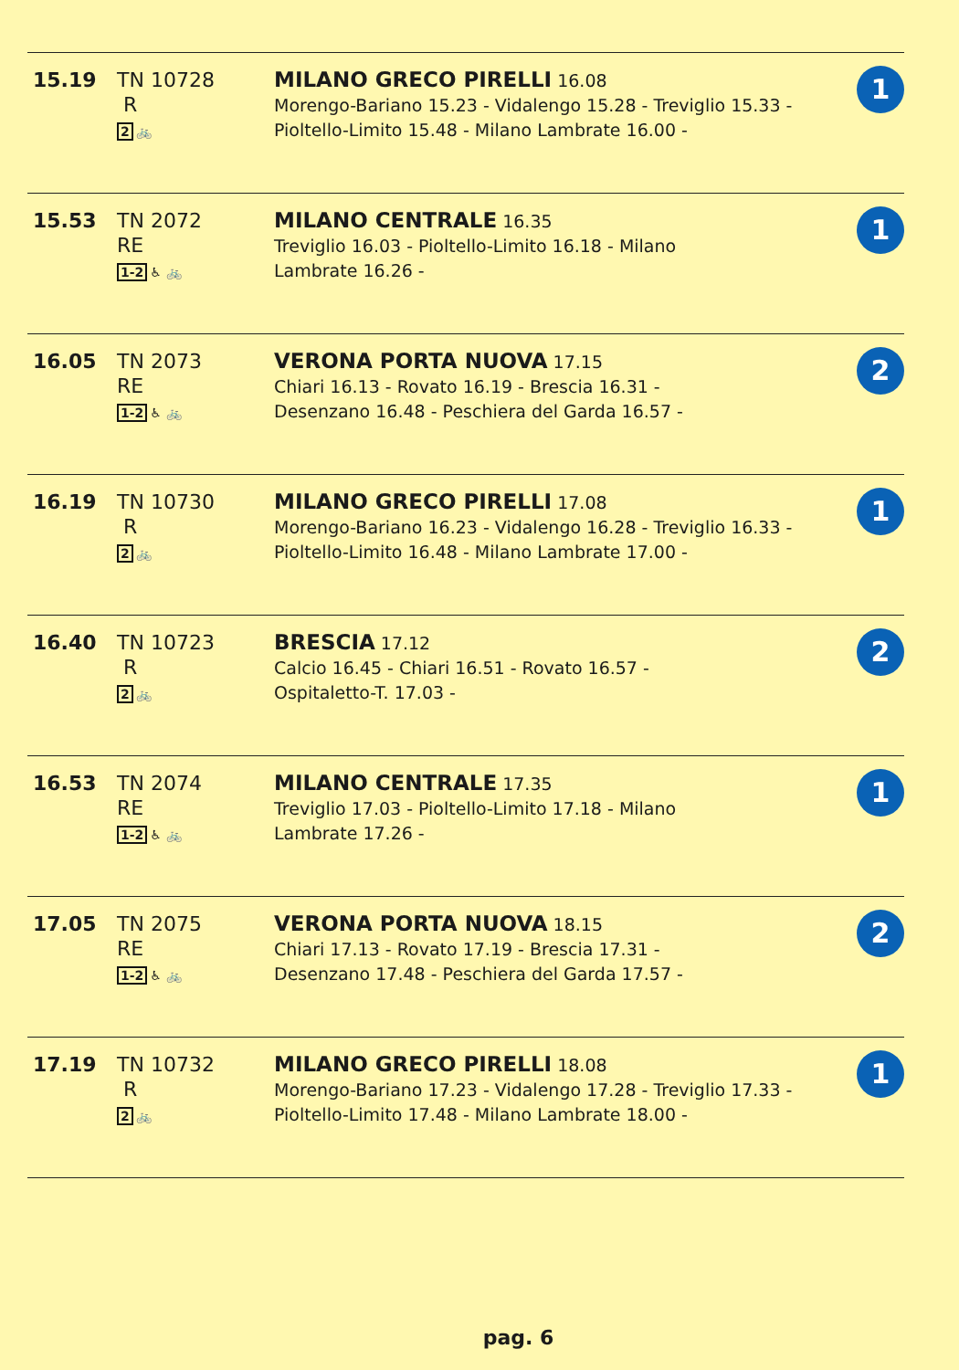| 15.19 | TN 10728 R 2 🚲 | MILANO GRECO PIRELLI 16.08 Morengo-Bariano 15.23 - Vidalengo 15.28 - Treviglio 15.33 - Pioltello-Limito 15.48 - Milano Lambrate 16.00 - | 1 |
| 15.53 | TN 2072 RE 1-2 ♿ 🚲 | MILANO CENTRALE 16.35 Treviglio 16.03 - Pioltello-Limito 16.18 - Milano Lambrate 16.26 - | 1 |
| 16.05 | TN 2073 RE 1-2 ♿ 🚲 | VERONA PORTA NUOVA 17.15 Chiari 16.13 - Rovato 16.19 - Brescia 16.31 - Desenzano 16.48 - Peschiera del Garda 16.57 - | 2 |
| 16.19 | TN 10730 R 2 🚲 | MILANO GRECO PIRELLI 17.08 Morengo-Bariano 16.23 - Vidalengo 16.28 - Treviglio 16.33 - Pioltello-Limito 16.48 - Milano Lambrate 17.00 - | 1 |
| 16.40 | TN 10723 R 2 🚲 | BRESCIA 17.12 Calcio 16.45 - Chiari 16.51 - Rovato 16.57 - Ospitaletto-T. 17.03 - | 2 |
| 16.53 | TN 2074 RE 1-2 ♿ 🚲 | MILANO CENTRALE 17.35 Treviglio 17.03 - Pioltello-Limito 17.18 - Milano Lambrate 17.26 - | 1 |
| 17.05 | TN 2075 RE 1-2 ♿ 🚲 | VERONA PORTA NUOVA 18.15 Chiari 17.13 - Rovato 17.19 - Brescia 17.31 - Desenzano 17.48 - Peschiera del Garda 17.57 - | 2 |
| 17.19 | TN 10732 R 2 🚲 | MILANO GRECO PIRELLI 18.08 Morengo-Bariano 17.23 - Vidalengo 17.28 - Treviglio 17.33 - Pioltello-Limito 17.48 - Milano Lambrate 18.00 - | 1 |
pag. 6